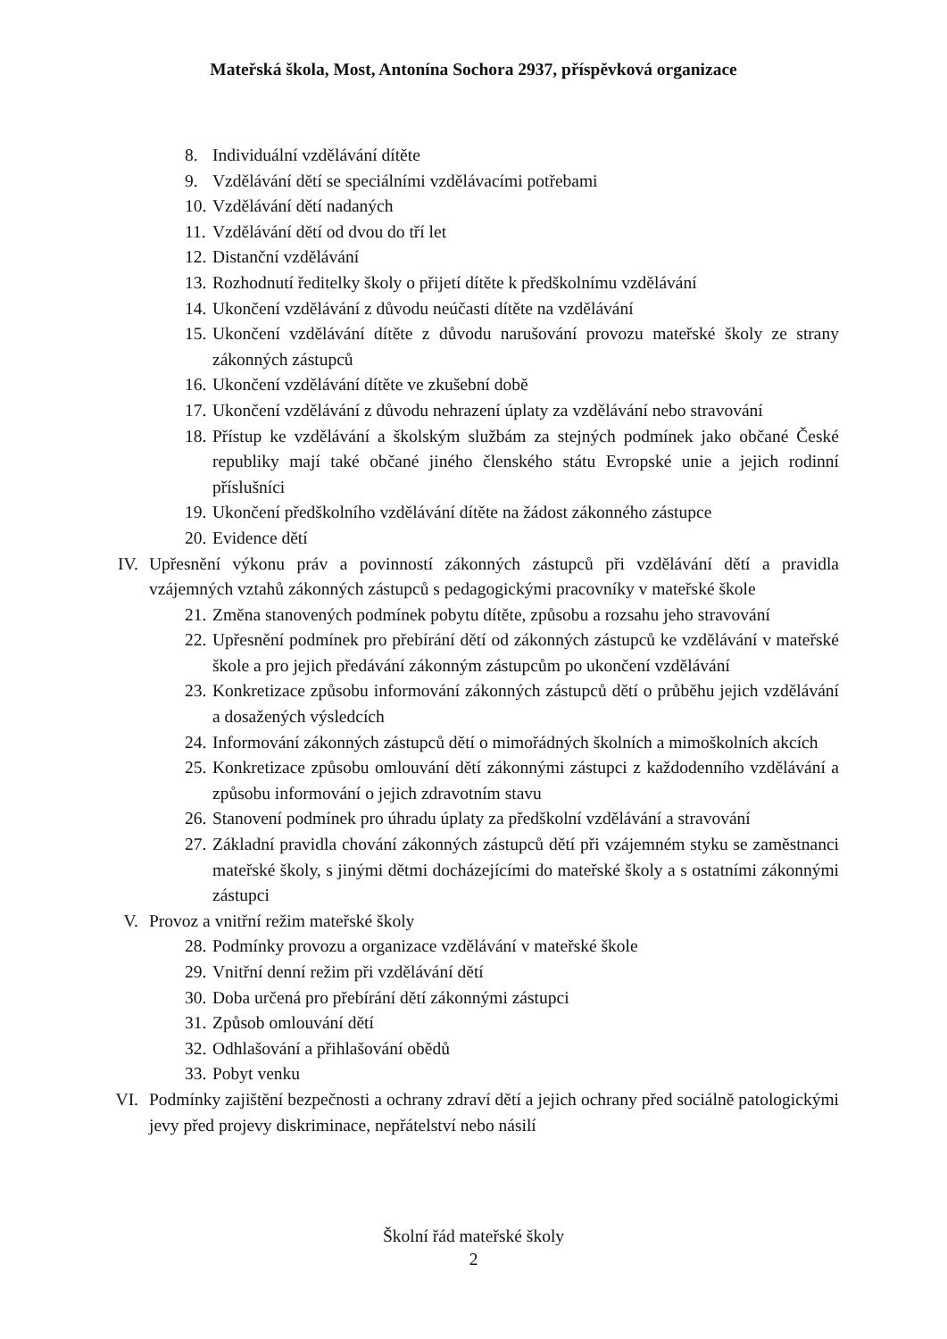Mateřská škola, Most, Antonína Sochora 2937, příspěvková organizace
8. Individuální vzdělávání dítěte
9. Vzdělávání dětí se speciálními vzdělávacími potřebami
10. Vzdělávání dětí nadaných
11. Vzdělávání dětí od dvou do tří let
12. Distanční vzdělávání
13. Rozhodnutí ředitelky školy o přijetí dítěte k předškolnímu vzdělávání
14. Ukončení vzdělávání z důvodu neúčasti dítěte na vzdělávání
15. Ukončení vzdělávání dítěte z důvodu narušování provozu mateřské školy ze strany zákonných zástupců
16. Ukončení vzdělávání dítěte ve zkušební době
17. Ukončení vzdělávání z důvodu nehrazení úplaty za vzdělávání nebo stravování
18. Přístup ke vzdělávání a školským službám za stejných podmínek jako občané České republiky mají také občané jiného členského státu Evropské unie a jejich rodinní příslušníci
19. Ukončení předškolního vzdělávání dítěte na žádost zákonného zástupce
20. Evidence dětí
IV. Upřesnění výkonu práv a povinností zákonných zástupců při vzdělávání dětí a pravidla vzájemných vztahů zákonných zástupců s pedagogickými pracovníky v mateřské škole
21. Změna stanovených podmínek pobytu dítěte, způsobu a rozsahu jeho stravování
22. Upřesnění podmínek pro přebírání dětí od zákonných zástupců ke vzdělávání v mateřské škole a pro jejich předávání zákonným zástupcům po ukončení vzdělávání
23. Konkretizace způsobu informování zákonných zástupců dětí o průběhu jejich vzdělávání a dosažených výsledcích
24. Informování zákonných zástupců dětí o mimořádných školních a mimoškolních akcích
25. Konkretizace způsobu omlouvání dětí zákonnými zástupci z každodenního vzdělávání a způsobu informování o jejich zdravotním stavu
26. Stanovení podmínek pro úhradu úplaty za předškolní vzdělávání a stravování
27. Základní pravidla chování zákonných zástupců dětí při vzájemném styku se zaměstnanci mateřské školy, s jinými dětmi docházejícími do mateřské školy a s ostatními zákonnými zástupci
V. Provoz a vnitřní režim mateřské školy
28. Podmínky provozu a organizace vzdělávání v mateřské škole
29. Vnitřní denní režim při vzdělávání dětí
30. Doba určená pro přebírání dětí zákonnými zástupci
31. Způsob omlouvání dětí
32. Odhlašování a přihlašování obědů
33. Pobyt venku
VI. Podmínky zajištění bezpečnosti a ochrany zdraví dětí a jejich ochrany před sociálně patologickými jevy před projevy diskriminace, nepřátelství nebo násilí
Školní řád mateřské školy
2